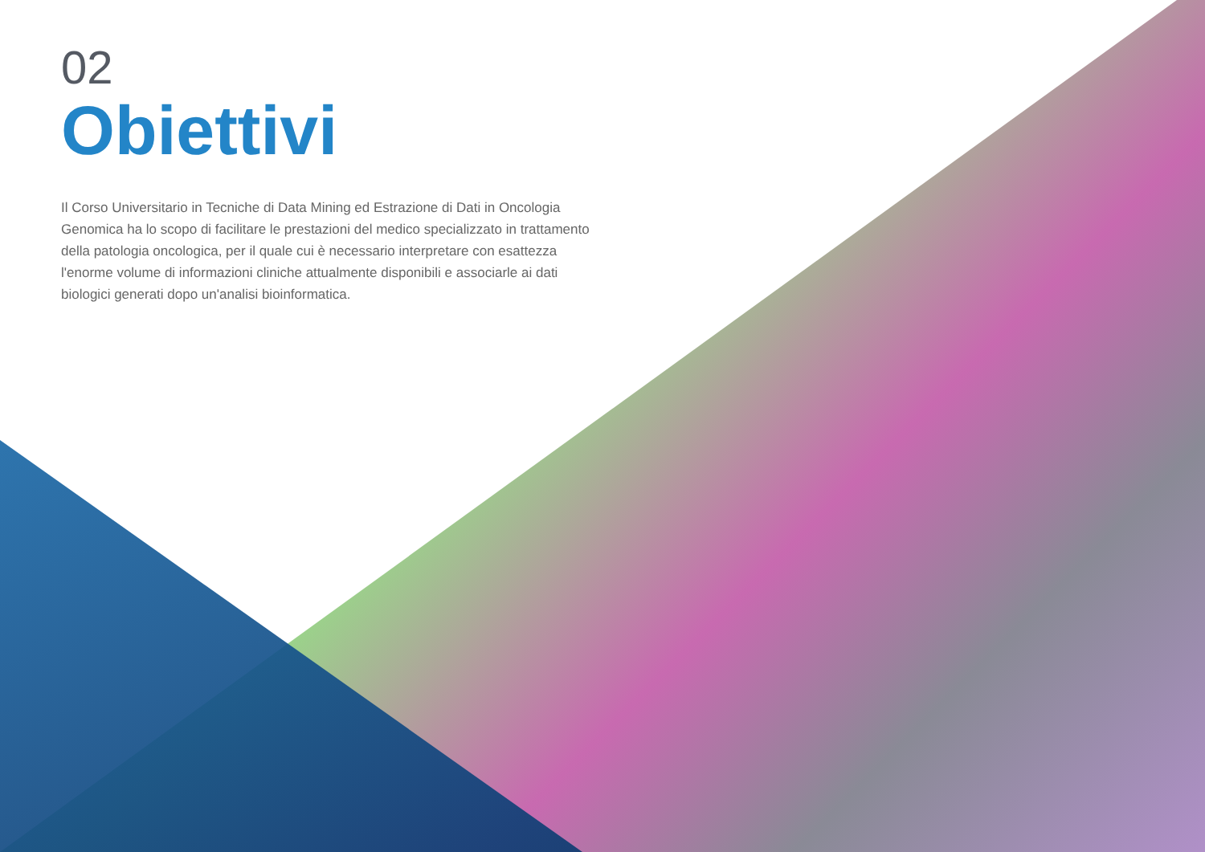02
Obiettivi
Il Corso Universitario in Tecniche di Data Mining ed Estrazione di Dati in Oncologia Genomica ha lo scopo di facilitare le prestazioni del medico specializzato in trattamento della patologia oncologica, per il quale cui è necessario interpretare con esattezza l'enorme volume di informazioni cliniche attualmente disponibili e associarle ai dati biologici generati dopo un'analisi bioinformatica.